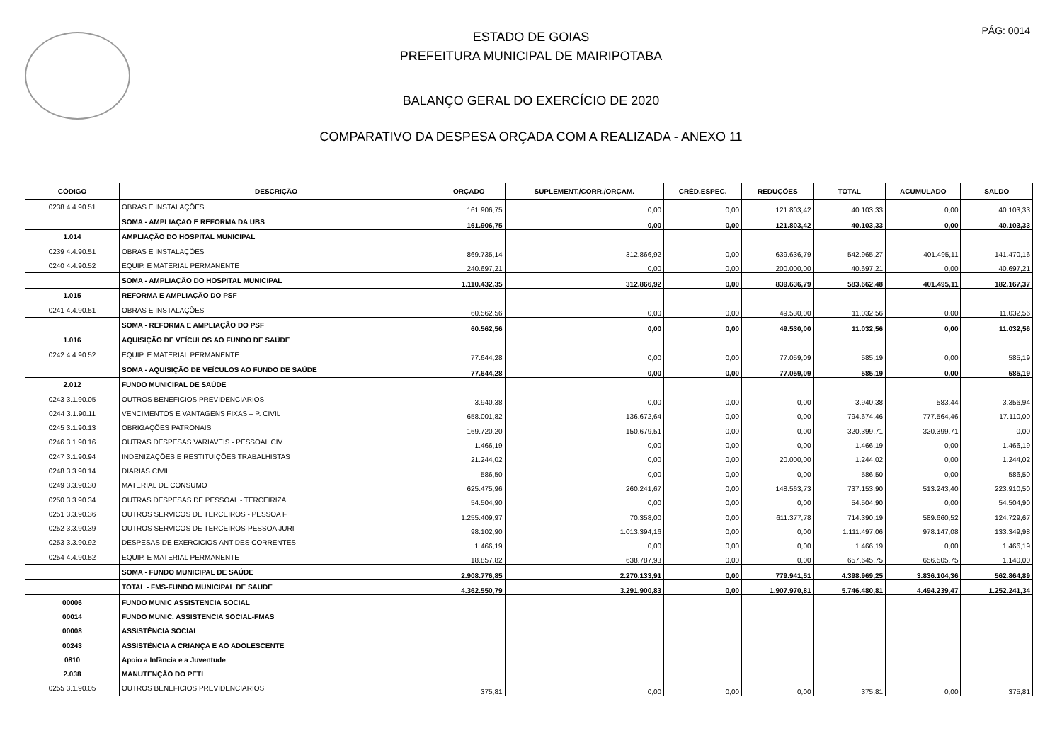PÁG: 0014
ESTADO DE GOIAS
PREFEITURA MUNICIPAL DE MAIRIPOTABA
BALANÇO GERAL DO EXERCÍCIO DE 2020
COMPARATIVO DA DESPESA ORÇADA COM A REALIZADA - ANEXO 11
| CÓDIGO | DESCRIÇÃO | ORÇADO | SUPLEMENT./CORR./ORÇAM. | CRÉD.ESPEC. | REDUÇÕES | TOTAL | ACUMULADO | SALDO |
| --- | --- | --- | --- | --- | --- | --- | --- | --- |
| 0238 4.4.90.51 | OBRAS E INSTALAÇÕES | 161.906,75 | 0,00 | 0,00 | 121.803,42 | 40.103,33 | 0,00 | 40.103,33 |
| | SOMA - AMPLIAÇAO E REFORMA DA UBS | 161.906,75 | 0,00 | 0,00 | 121.803,42 | 40.103,33 | 0,00 | 40.103,33 |
| 1.014 | AMPLIAÇÃO DO HOSPITAL MUNICIPAL | | | | | | | |
| 0239 4.4.90.51 | OBRAS E INSTALAÇÕES | 869.735,14 | 312.866,92 | 0,00 | 639.636,79 | 542.965,27 | 401.495,11 | 141.470,16 |
| 0240 4.4.90.52 | EQUIP. E MATERIAL PERMANENTE | 240.697,21 | 0,00 | 0,00 | 200.000,00 | 40.697,21 | 0,00 | 40.697,21 |
| | SOMA - AMPLIAÇÃO DO HOSPITAL MUNICIPAL | 1.110.432,35 | 312.866,92 | 0,00 | 839.636,79 | 583.662,48 | 401.495,11 | 182.167,37 |
| 1.015 | REFORMA E AMPLIAÇÃO DO PSF | | | | | | | |
| 0241 4.4.90.51 | OBRAS E INSTALAÇÕES | 60.562,56 | 0,00 | 0,00 | 49.530,00 | 11.032,56 | 0,00 | 11.032,56 |
| | SOMA - REFORMA E AMPLIAÇÃO DO PSF | 60.562,56 | 0,00 | 0,00 | 49.530,00 | 11.032,56 | 0,00 | 11.032,56 |
| 1.016 | AQUISIÇÃO DE VEÍCULOS AO FUNDO DE SAÚDE | | | | | | | |
| 0242 4.4.90.52 | EQUIP. E MATERIAL PERMANENTE | 77.644,28 | 0,00 | 0,00 | 77.059,09 | 585,19 | 0,00 | 585,19 |
| | SOMA - AQUISIÇÃO DE VEÍCULOS AO FUNDO DE SAÚDE | 77.644,28 | 0,00 | 0,00 | 77.059,09 | 585,19 | 0,00 | 585,19 |
| 2.012 | FUNDO MUNICIPAL DE SAÚDE | | | | | | | |
| 0243 3.1.90.05 | OUTROS BENEFICIOS PREVIDENCIARIOS | 3.940,38 | 0,00 | 0,00 | 0,00 | 3.940,38 | 583,44 | 3.356,94 |
| 0244 3.1.90.11 | VENCIMENTOS E VANTAGENS FIXAS – P. CIVIL | 658.001,82 | 136.672,64 | 0,00 | 0,00 | 794.674,46 | 777.564,46 | 17.110,00 |
| 0245 3.1.90.13 | OBRIGAÇÕES PATRONAIS | 169.720,20 | 150.679,51 | 0,00 | 0,00 | 320.399,71 | 320.399,71 | 0,00 |
| 0246 3.1.90.16 | OUTRAS DESPESAS VARIAVEIS - PESSOAL CIV | 1.466,19 | 0,00 | 0,00 | 0,00 | 1.466,19 | 0,00 | 1.466,19 |
| 0247 3.1.90.94 | INDENIZAÇÕES E RESTITUIÇÕES TRABALHISTAS | 21.244,02 | 0,00 | 0,00 | 20.000,00 | 1.244,02 | 0,00 | 1.244,02 |
| 0248 3.3.90.14 | DIARIAS CIVIL | 586,50 | 0,00 | 0,00 | 0,00 | 586,50 | 0,00 | 586,50 |
| 0249 3.3.90.30 | MATERIAL DE CONSUMO | 625.475,96 | 260.241,67 | 0,00 | 148.563,73 | 737.153,90 | 513.243,40 | 223.910,50 |
| 0250 3.3.90.34 | OUTRAS DESPESAS DE PESSOAL - TERCEIRIZA | 54.504,90 | 0,00 | 0,00 | 0,00 | 54.504,90 | 0,00 | 54.504,90 |
| 0251 3.3.90.36 | OUTROS SERVICOS DE TERCEIROS - PESSOA F | 1.255.409,97 | 70.358,00 | 0,00 | 611.377,78 | 714.390,19 | 589.660,52 | 124.729,67 |
| 0252 3.3.90.39 | OUTROS SERVICOS DE TERCEIROS-PESSOA JURI | 98.102,90 | 1.013.394,16 | 0,00 | 0,00 | 1.111.497,06 | 978.147,08 | 133.349,98 |
| 0253 3.3.90.92 | DESPESAS DE EXERCICIOS ANT DES CORRENTES | 1.466,19 | 0,00 | 0,00 | 0,00 | 1.466,19 | 0,00 | 1.466,19 |
| 0254 4.4.90.52 | EQUIP. E MATERIAL PERMANENTE | 18.857,82 | 638.787,93 | 0,00 | 0,00 | 657.645,75 | 656.505,75 | 1.140,00 |
| | SOMA - FUNDO MUNICIPAL DE SAÚDE | 2.908.776,85 | 2.270.133,91 | 0,00 | 779.941,51 | 4.398.969,25 | 3.836.104,36 | 562.864,89 |
| | TOTAL - FMS-FUNDO MUNICIPAL DE SAUDE | 4.362.550,79 | 3.291.900,83 | 0,00 | 1.907.970,81 | 5.746.480,81 | 4.494.239,47 | 1.252.241,34 |
| 00006 | FUNDO MUNIC ASSISTENCIA SOCIAL | | | | | | | |
| 00014 | FUNDO MUNIC. ASSISTENCIA SOCIAL-FMAS | | | | | | | |
| 00008 | ASSISTÊNCIA SOCIAL | | | | | | | |
| 00243 | ASSISTÊNCIA A CRIANÇA E AO ADOLESCENTE | | | | | | | |
| 0810 | Apoio a Infância e a Juventude | | | | | | | |
| 2.038 | MANUTENÇÃO DO PETI | | | | | | | |
| 0255 3.1.90.05 | OUTROS BENEFICIOS PREVIDENCIARIOS | 375,81 | 0,00 | 0,00 | 0,00 | 375,81 | 0,00 | 375,81 |